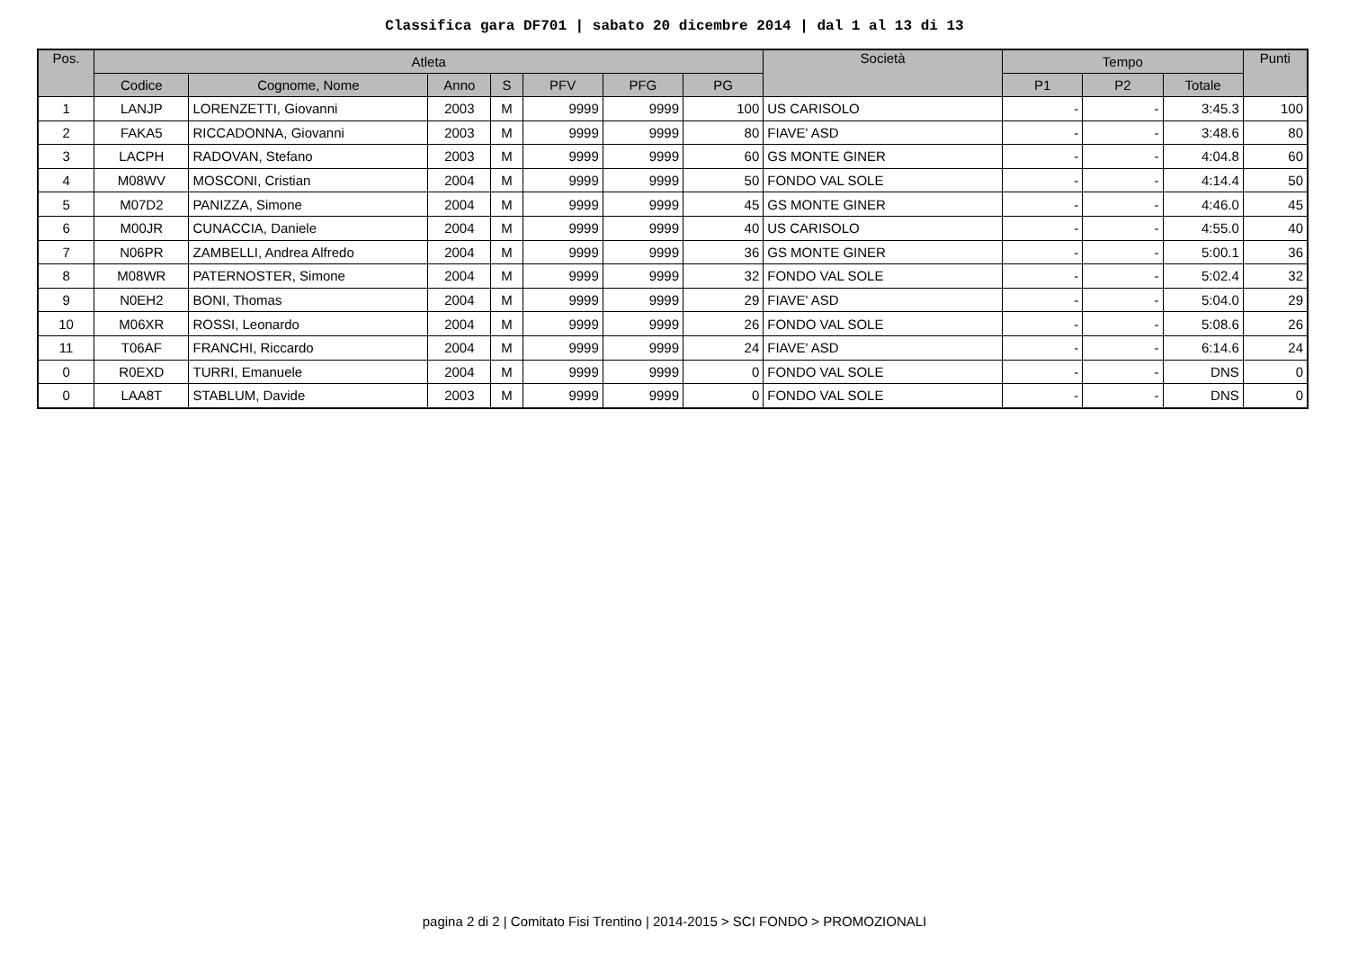Classifica gara DF701 | sabato 20 dicembre 2014 | dal 1 al 13 di 13
| Pos. | Atleta | | | | | | | Società | Tempo | | | Punti |
| --- | --- | --- | --- | --- | --- | --- | --- | --- | --- | --- | --- | --- |
| | Codice | Cognome, Nome | Anno | S | PFV | PFG | PG | | P1 | P2 | Totale | |
| 1 | LANJP | LORENZETTI, Giovanni | 2003 | M | 9999 | 9999 | 100 | US CARISOLO | - | - | 3:45.3 | 100 |
| 2 | FAKA5 | RICCADONNA, Giovanni | 2003 | M | 9999 | 9999 | 80 | FIAVE' ASD | - | - | 3:48.6 | 80 |
| 3 | LACPH | RADOVAN, Stefano | 2003 | M | 9999 | 9999 | 60 | GS MONTE GINER | - | - | 4:04.8 | 60 |
| 4 | M08WV | MOSCONI, Cristian | 2004 | M | 9999 | 9999 | 50 | FONDO VAL SOLE | - | - | 4:14.4 | 50 |
| 5 | M07D2 | PANIZZA, Simone | 2004 | M | 9999 | 9999 | 45 | GS MONTE GINER | - | - | 4:46.0 | 45 |
| 6 | M00JR | CUNACCIA, Daniele | 2004 | M | 9999 | 9999 | 40 | US CARISOLO | - | - | 4:55.0 | 40 |
| 7 | N06PR | ZAMBELLI, Andrea Alfredo | 2004 | M | 9999 | 9999 | 36 | GS MONTE GINER | - | - | 5:00.1 | 36 |
| 8 | M08WR | PATERNOSTER, Simone | 2004 | M | 9999 | 9999 | 32 | FONDO VAL SOLE | - | - | 5:02.4 | 32 |
| 9 | N0EH2 | BONI, Thomas | 2004 | M | 9999 | 9999 | 29 | FIAVE' ASD | - | - | 5:04.0 | 29 |
| 10 | M06XR | ROSSI, Leonardo | 2004 | M | 9999 | 9999 | 26 | FONDO VAL SOLE | - | - | 5:08.6 | 26 |
| 11 | T06AF | FRANCHI, Riccardo | 2004 | M | 9999 | 9999 | 24 | FIAVE' ASD | - | - | 6:14.6 | 24 |
| 0 | R0EXD | TURRI, Emanuele | 2004 | M | 9999 | 9999 | 0 | FONDO VAL SOLE | - | - | DNS | 0 |
| 0 | LAA8T | STABLUM, Davide | 2003 | M | 9999 | 9999 | 0 | FONDO VAL SOLE | - | - | DNS | 0 |
pagina 2 di 2 | Comitato Fisi Trentino | 2014-2015 > SCI FONDO > PROMOZIONALI